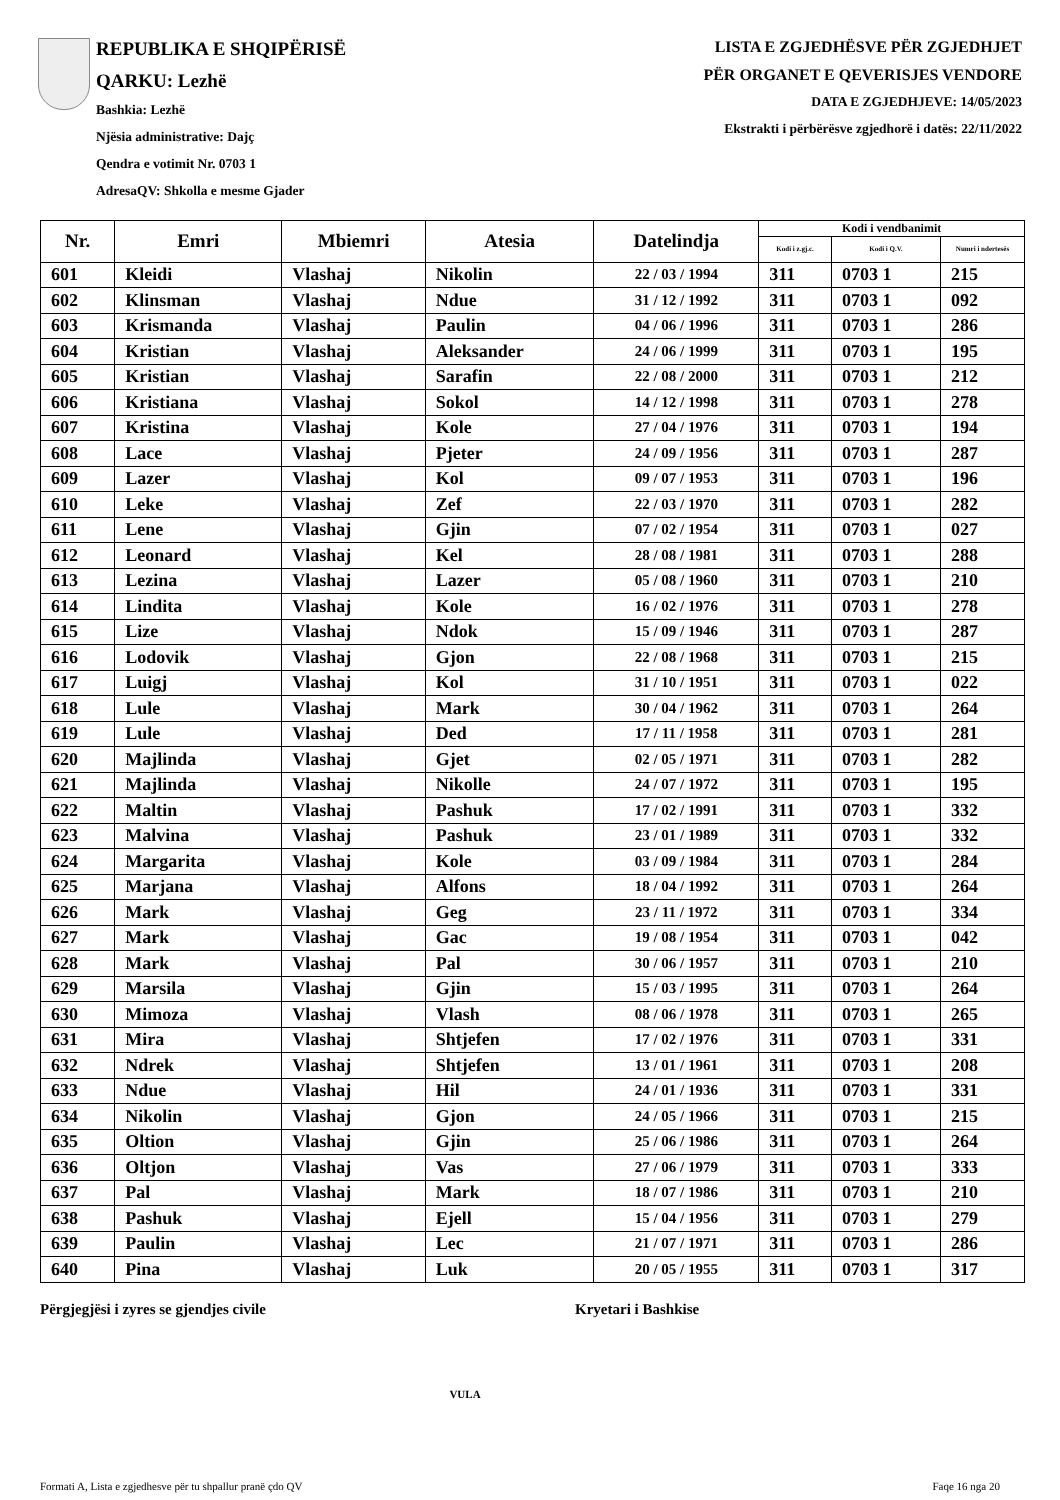REPUBLIKA E SHQIPËRISË
QARKU: Lezhë
Bashkia: Lezhë
Njësia administrative: Dajç
Qendra e votimit Nr. 0703 1
AdresaQV: Shkolla e mesme Gjader
LISTA E ZGJEDHËSVE PËR ZGJEDHJET
PËR ORGANET E QEVERISJES VENDORE
DATA E ZGJEDHJEVE: 14/05/2023
Ekstrakti i përbërësve zgjedhorë i datës: 22/11/2022
| Nr. | Emri | Mbiemri | Atesia | Datelindja | Kodi i vendbanimit | | |
| --- | --- | --- | --- | --- | --- | --- | --- |
| | | | | | Kodi i z.gj.c. | Kodi i Q.V. | Numri i ndertesës |
| 601 | Kleidi | Vlashaj | Nikolin | 22 / 03 / 1994 | 311 | 0703 1 | 215 |
| 602 | Klinsman | Vlashaj | Ndue | 31 / 12 / 1992 | 311 | 0703 1 | 092 |
| 603 | Krismanda | Vlashaj | Paulin | 04 / 06 / 1996 | 311 | 0703 1 | 286 |
| 604 | Kristian | Vlashaj | Aleksander | 24 / 06 / 1999 | 311 | 0703 1 | 195 |
| 605 | Kristian | Vlashaj | Sarafin | 22 / 08 / 2000 | 311 | 0703 1 | 212 |
| 606 | Kristiana | Vlashaj | Sokol | 14 / 12 / 1998 | 311 | 0703 1 | 278 |
| 607 | Kristina | Vlashaj | Kole | 27 / 04 / 1976 | 311 | 0703 1 | 194 |
| 608 | Lace | Vlashaj | Pjeter | 24 / 09 / 1956 | 311 | 0703 1 | 287 |
| 609 | Lazer | Vlashaj | Kol | 09 / 07 / 1953 | 311 | 0703 1 | 196 |
| 610 | Leke | Vlashaj | Zef | 22 / 03 / 1970 | 311 | 0703 1 | 282 |
| 611 | Lene | Vlashaj | Gjin | 07 / 02 / 1954 | 311 | 0703 1 | 027 |
| 612 | Leonard | Vlashaj | Kel | 28 / 08 / 1981 | 311 | 0703 1 | 288 |
| 613 | Lezina | Vlashaj | Lazer | 05 / 08 / 1960 | 311 | 0703 1 | 210 |
| 614 | Lindita | Vlashaj | Kole | 16 / 02 / 1976 | 311 | 0703 1 | 278 |
| 615 | Lize | Vlashaj | Ndok | 15 / 09 / 1946 | 311 | 0703 1 | 287 |
| 616 | Lodovik | Vlashaj | Gjon | 22 / 08 / 1968 | 311 | 0703 1 | 215 |
| 617 | Luigj | Vlashaj | Kol | 31 / 10 / 1951 | 311 | 0703 1 | 022 |
| 618 | Lule | Vlashaj | Mark | 30 / 04 / 1962 | 311 | 0703 1 | 264 |
| 619 | Lule | Vlashaj | Ded | 17 / 11 / 1958 | 311 | 0703 1 | 281 |
| 620 | Majlinda | Vlashaj | Gjet | 02 / 05 / 1971 | 311 | 0703 1 | 282 |
| 621 | Majlinda | Vlashaj | Nikolle | 24 / 07 / 1972 | 311 | 0703 1 | 195 |
| 622 | Maltin | Vlashaj | Pashuk | 17 / 02 / 1991 | 311 | 0703 1 | 332 |
| 623 | Malvina | Vlashaj | Pashuk | 23 / 01 / 1989 | 311 | 0703 1 | 332 |
| 624 | Margarita | Vlashaj | Kole | 03 / 09 / 1984 | 311 | 0703 1 | 284 |
| 625 | Marjana | Vlashaj | Alfons | 18 / 04 / 1992 | 311 | 0703 1 | 264 |
| 626 | Mark | Vlashaj | Geg | 23 / 11 / 1972 | 311 | 0703 1 | 334 |
| 627 | Mark | Vlashaj | Gac | 19 / 08 / 1954 | 311 | 0703 1 | 042 |
| 628 | Mark | Vlashaj | Pal | 30 / 06 / 1957 | 311 | 0703 1 | 210 |
| 629 | Marsila | Vlashaj | Gjin | 15 / 03 / 1995 | 311 | 0703 1 | 264 |
| 630 | Mimoza | Vlashaj | Vlash | 08 / 06 / 1978 | 311 | 0703 1 | 265 |
| 631 | Mira | Vlashaj | Shtjefen | 17 / 02 / 1976 | 311 | 0703 1 | 331 |
| 632 | Ndrek | Vlashaj | Shtjefen | 13 / 01 / 1961 | 311 | 0703 1 | 208 |
| 633 | Ndue | Vlashaj | Hil | 24 / 01 / 1936 | 311 | 0703 1 | 331 |
| 634 | Nikolin | Vlashaj | Gjon | 24 / 05 / 1966 | 311 | 0703 1 | 215 |
| 635 | Oltion | Vlashaj | Gjin | 25 / 06 / 1986 | 311 | 0703 1 | 264 |
| 636 | Oltjon | Vlashaj | Vas | 27 / 06 / 1979 | 311 | 0703 1 | 333 |
| 637 | Pal | Vlashaj | Mark | 18 / 07 / 1986 | 311 | 0703 1 | 210 |
| 638 | Pashuk | Vlashaj | Ejell | 15 / 04 / 1956 | 311 | 0703 1 | 279 |
| 639 | Paulin | Vlashaj | Lec | 21 / 07 / 1971 | 311 | 0703 1 | 286 |
| 640 | Pina | Vlashaj | Luk | 20 / 05 / 1955 | 311 | 0703 1 | 317 |
Përgjegjësi i zyres se gjendjes civile Kryetari i Bashkise
VULA
Formati A, Lista e zgjedhesve për tu shpallur pranë çdo QV Faqe 16 nga 20